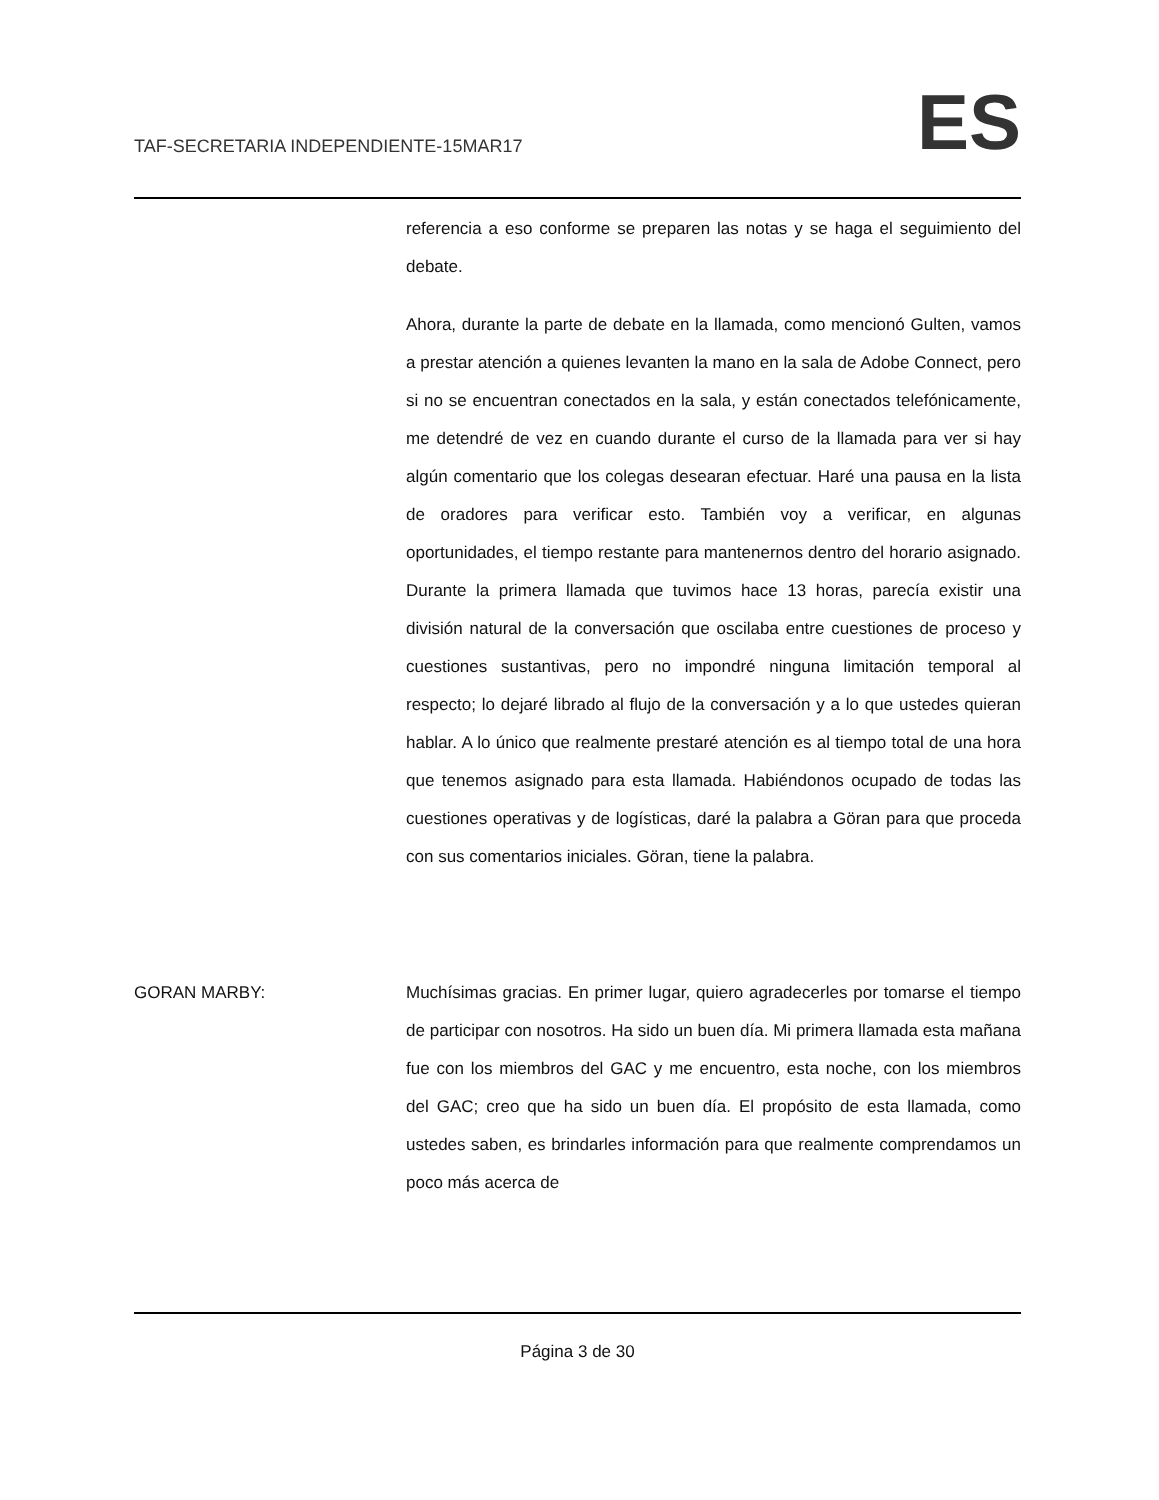TAF-SECRETARIA INDEPENDIENTE-15MAR17 ES
referencia a eso conforme se preparen las notas y se haga el seguimiento del debate.
Ahora, durante la parte de debate en la llamada, como mencionó Gulten, vamos a prestar atención a quienes levanten la mano en la sala de Adobe Connect, pero si no se encuentran conectados en la sala, y están conectados telefónicamente, me detendré de vez en cuando durante el curso de la llamada para ver si hay algún comentario que los colegas desearan efectuar. Haré una pausa en la lista de oradores para verificar esto. También voy a verificar, en algunas oportunidades, el tiempo restante para mantenernos dentro del horario asignado. Durante la primera llamada que tuvimos hace 13 horas, parecía existir una división natural de la conversación que oscilaba entre cuestiones de proceso y cuestiones sustantivas, pero no impondré ninguna limitación temporal al respecto; lo dejaré librado al flujo de la conversación y a lo que ustedes quieran hablar. A lo único que realmente prestaré atención es al tiempo total de una hora que tenemos asignado para esta llamada. Habiéndonos ocupado de todas las cuestiones operativas y de logísticas, daré la palabra a Göran para que proceda con sus comentarios iniciales. Göran, tiene la palabra.
GORAN MARBY: Muchísimas gracias. En primer lugar, quiero agradecerles por tomarse el tiempo de participar con nosotros. Ha sido un buen día. Mi primera llamada esta mañana fue con los miembros del GAC y me encuentro, esta noche, con los miembros del GAC; creo que ha sido un buen día. El propósito de esta llamada, como ustedes saben, es brindarles información para que realmente comprendamos un poco más acerca de
Página 3 de 30